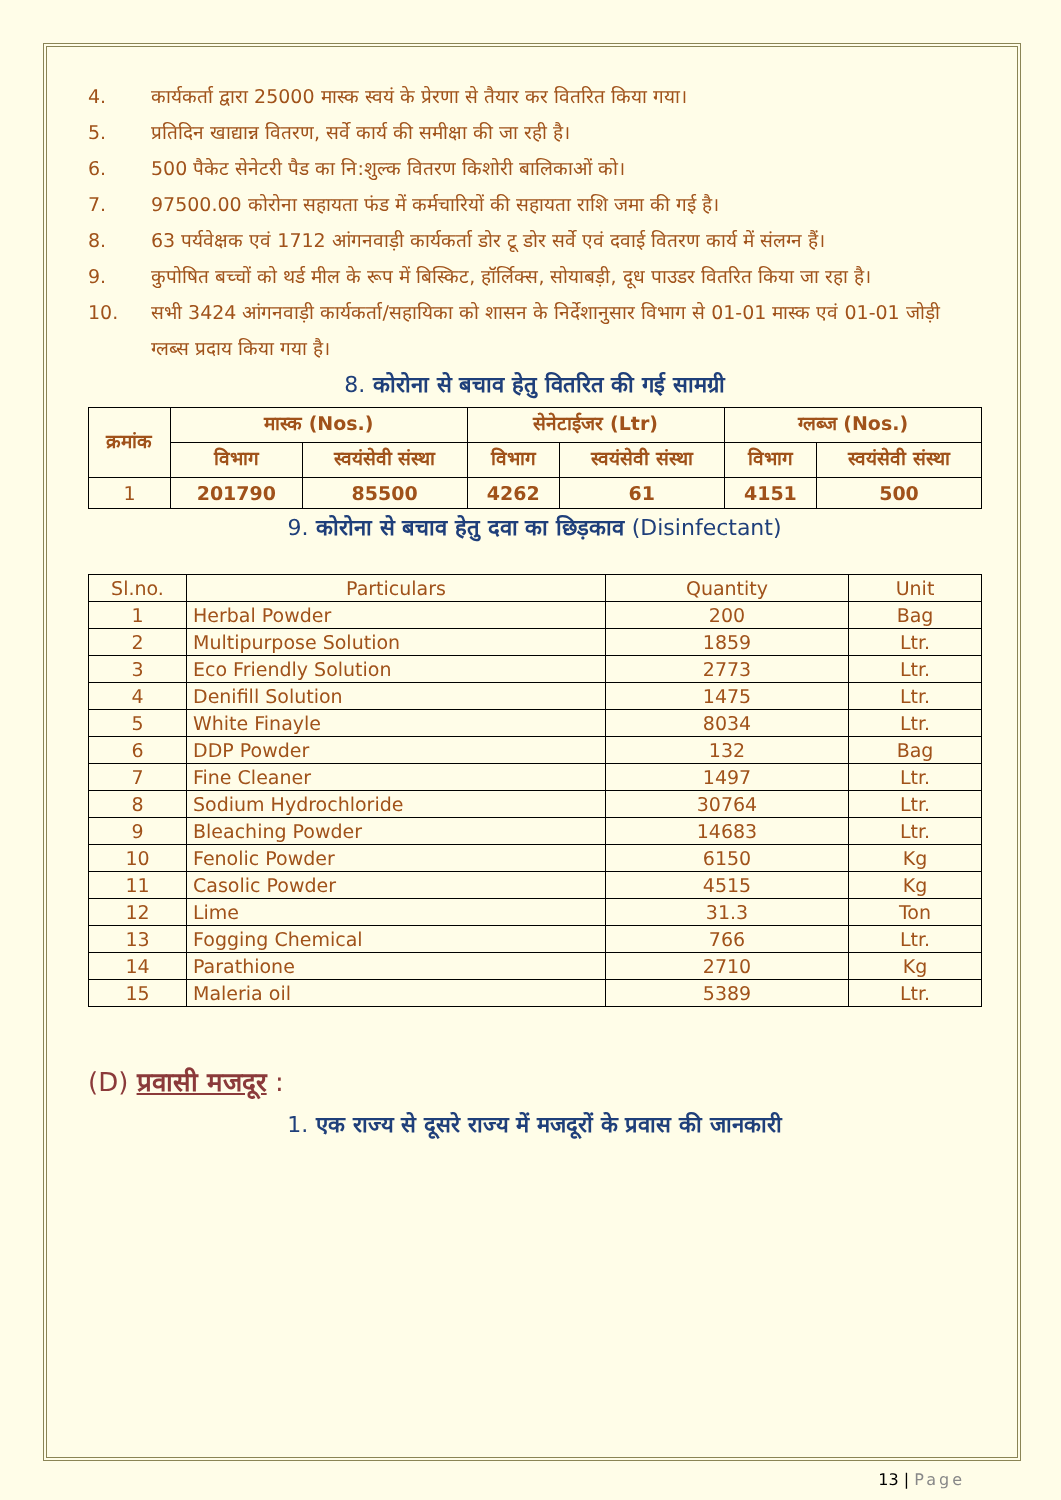4. कार्यकर्ता द्वारा 25000 मास्क स्वयं के प्रेरणा से तैयार कर वितरित किया गया।
5. प्रतिदिन खाद्यान्न वितरण, सर्वे कार्य की समीक्षा की जा रही है।
6. 500 पैकेट सेनेटरी पैड का नि:शुल्क वितरण किशोरी बालिकाओं को।
7. 97500.00 कोरोना सहायता फंड में कर्मचारियों की सहायता राशि जमा की गई है।
8. 63 पर्यवेक्षक एवं 1712 आंगनवाड़ी कार्यकर्ता डोर टू डोर सर्वे एवं दवाई वितरण कार्य में संलग्न हैं।
9. कुपोषित बच्चों को थर्ड मील के रूप में बिस्किट, हॉर्लिक्स, सोयाबड़ी, दूध पाउडर वितरित किया जा रहा है।
10. सभी 3424 आंगनवाड़ी कार्यकर्ता/सहायिका को शासन के निर्देशानुसार विभाग से 01-01 मास्क एवं 01-01 जोड़ी ग्लब्स प्रदाय किया गया है।
8. कोरोना से बचाव हेतु वितरित की गई सामग्री
| क्रमांक | मास्क (Nos.) | | सेनेटाईजर (Ltr) | | ग्लब्ज (Nos.) | |
| --- | --- | --- | --- | --- | --- | --- |
| | विभाग | स्वयंसेवी संस्था | विभाग | स्वयंसेवी संस्था | विभाग | स्वयंसेवी संस्था |
| 1 | 201790 | 85500 | 4262 | 61 | 4151 | 500 |
9. कोरोना से बचाव हेतु दवा का छिड़काव (Disinfectant)
| Sl.no. | Particulars | Quantity | Unit |
| --- | --- | --- | --- |
| 1 | Herbal Powder | 200 | Bag |
| 2 | Multipurpose Solution | 1859 | Ltr. |
| 3 | Eco Friendly Solution | 2773 | Ltr. |
| 4 | Denifill Solution | 1475 | Ltr. |
| 5 | White Finayle | 8034 | Ltr. |
| 6 | DDP Powder | 132 | Bag |
| 7 | Fine Cleaner | 1497 | Ltr. |
| 8 | Sodium Hydrochloride | 30764 | Ltr. |
| 9 | Bleaching Powder | 14683 | Ltr. |
| 10 | Fenolic Powder | 6150 | Kg |
| 11 | Casolic Powder | 4515 | Kg |
| 12 | Lime | 31.3 | Ton |
| 13 | Fogging Chemical | 766 | Ltr. |
| 14 | Parathione | 2710 | Kg |
| 15 | Maleria oil | 5389 | Ltr. |
(D) प्रवासी मजदूर :
1. एक राज्य से दूसरे राज्य में मजदूरों के प्रवास की जानकारी
13 | Page